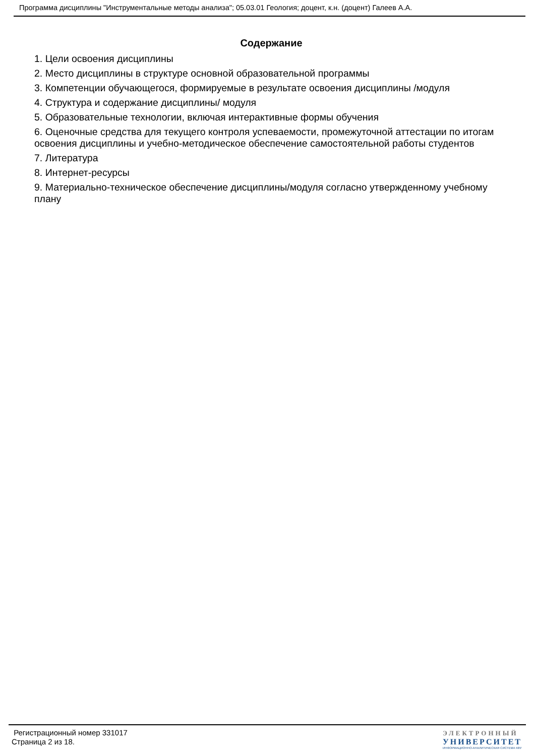Программа дисциплины "Инструментальные методы анализа"; 05.03.01 Геология; доцент, к.н. (доцент) Галеев А.А.
Содержание
1. Цели освоения дисциплины
2. Место дисциплины в структуре основной образовательной программы
3. Компетенции обучающегося, формируемые в результате освоения дисциплины /модуля
4. Структура и содержание дисциплины/ модуля
5. Образовательные технологии, включая интерактивные формы обучения
6. Оценочные средства для текущего контроля успеваемости, промежуточной аттестации по итогам освоения дисциплины и учебно-методическое обеспечение самостоятельной работы студентов
7. Литература
8. Интернет-ресурсы
9. Материально-техническое обеспечение дисциплины/модуля согласно утвержденному учебному плану
Регистрационный номер 331017
Страница 2 из 18.
ЭЛЕКТРОННЫЙ
УНИВЕРСИТЕТ
ИНФОРМАЦИОННО-АНАЛИТИЧЕСКАЯ СИСТЕМА КФУ